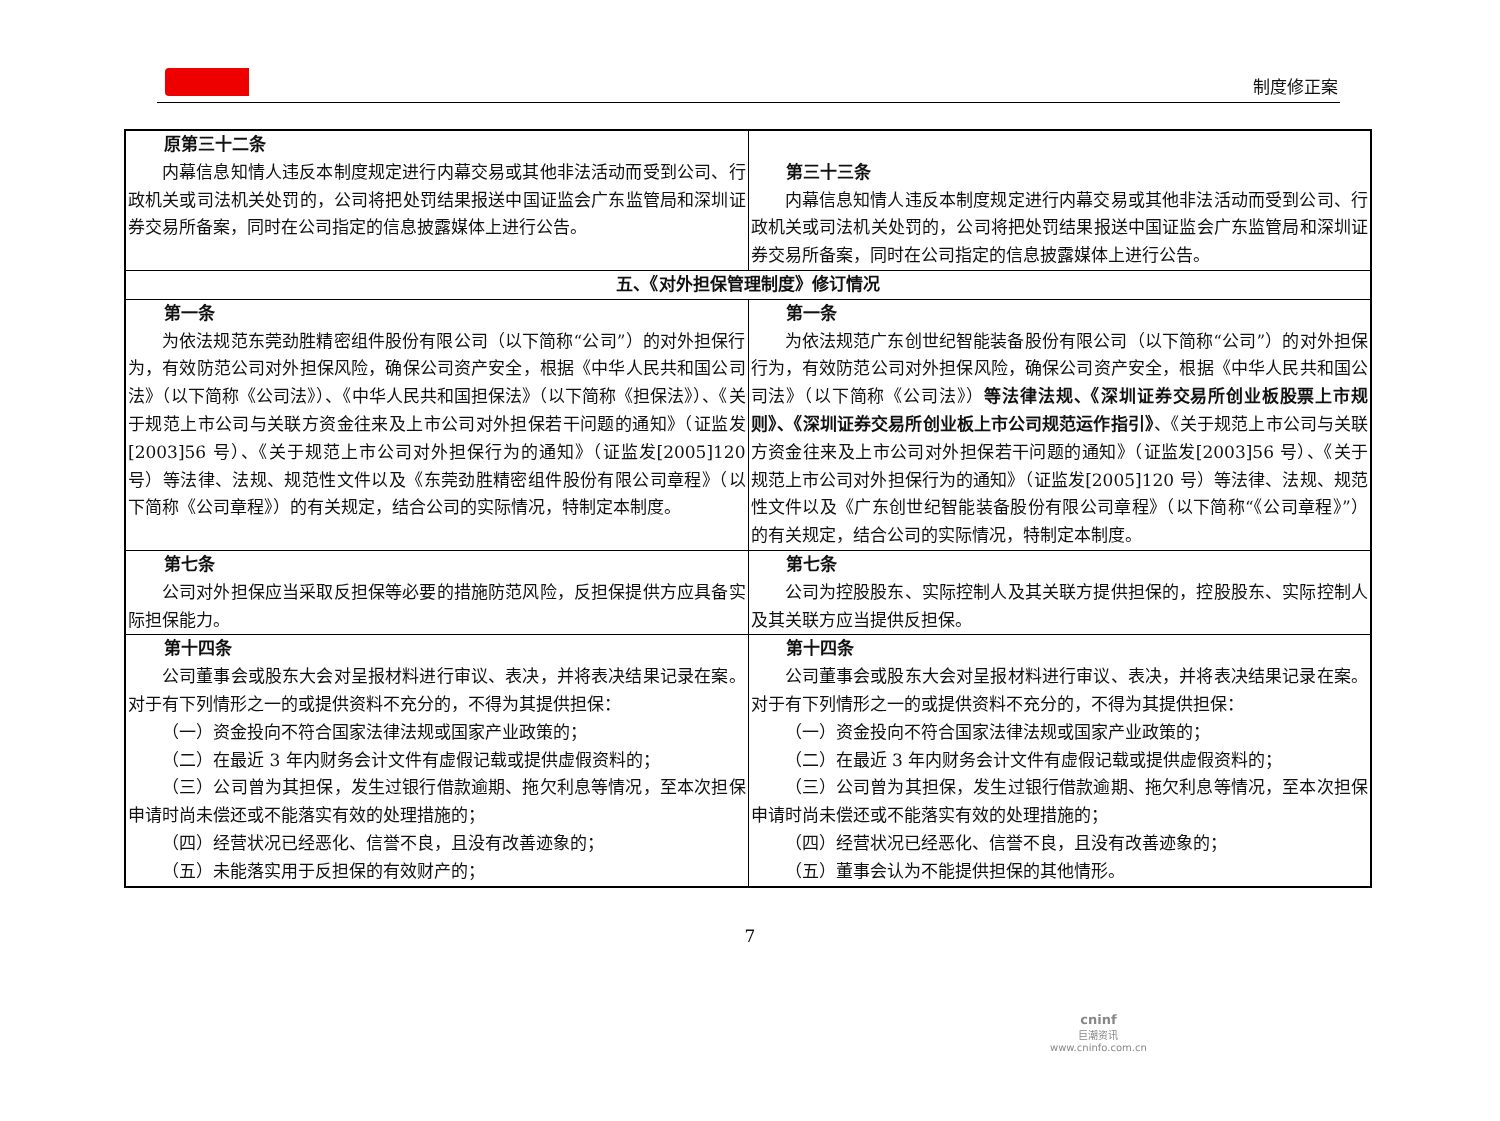制度修正案
| 原第三十二条 内幕信息知情人违反本制度规定进行内幕交易或其他非法活动而受到公司、行政机关或司法机关处罚的，公司将把处罚结果报送中国证监会广东监管局和深圳证券交易所备案，同时在公司指定的信息披露媒体上进行公告。 | 第三十三条 内幕信息知情人违反本制度规定进行内幕交易或其他非法活动而受到公司、行政机关或司法机关处罚的，公司将把处罚结果报送中国证监会广东监管局和深圳证券交易所备案，同时在公司指定的信息披露媒体上进行公告。 |
| 五、《对外担保管理制度》修订情况 | |
| 第一条 为依法规范东莞劲胜精密组件股份有限公司（以下简称“公司”）的对外担保行为，有效防范公司对外担保风险，确保公司资产安全，根据《中华人民共和国公司法》（以下简称《公司法》）、《中华人民共和国担保法》（以下简称《担保法》）、《关于规范上市公司与关联方资金往来及上市公司对外担保若干问题的通知》（证监发[2003]56 号）、《关于规范上市公司对外担保行为的通知》（证监发[2005]120 号）等法律、法规、规范性文件以及《东莞劲胜精密组件股份有限公司章程》（以下简称《公司章程》）的有关规定，结合公司的实际情况，特制定本制度。 | 第一条 为依法规范广东创世纪智能装备股份有限公司（以下简称“公司”）的对外担保行为，有效防范公司对外担保风险，确保公司资产安全，根据《中华人民共和国公司法》（以下简称《公司法》） 等法律法规、《深圳证券交易所创业板股票上市规则》、《深圳证券交易所创业板上市公司规范运作指引》 、《关于规范上市公司与关联方资金往来及上市公司对外担保若干问题的通知》（证监发[2003]56 号）、《关于规范上市公司对外担保行为的通知》（证监发[2005]120 号）等法律、法规、规范性文件以及《广东创世纪智能装备股份有限公司章程》（以下简称“《公司章程》”）的有关规定，结合公司的实际情况，特制定本制度。 |
| 第七条 公司对外担保应当采取反担保等必要的措施防范风险，反担保提供方应具备实际担保能力。 | 第七条 公司为控股股东、实际控制人及其关联方提供担保的，控股股东、实际控制人及其关联方应当提供反担保。 |
| 第十四条 公司董事会或股东大会对呈报材料进行审议、表决，并将表决结果记录在案。对于有下列情形之一的或提供资料不充分的，不得为其提供担保： （一）资金投向不符合国家法律法规或国家产业政策的； （二）在最近 3 年内财务会计文件有虚假记载或提供虚假资料的； （三）公司曾为其担保，发生过银行借款逾期、拖欠利息等情况，至本次担保申请时尚未偿还或不能落实有效的处理措施的； （四）经营状况已经恶化、信誉不良，且没有改善迹象的； （五）未能落实用于反担保的有效财产的； | 第十四条 公司董事会或股东大会对呈报材料进行审议、表决，并将表决结果记录在案。对于有下列情形之一的或提供资料不充分的，不得为其提供担保： （一）资金投向不符合国家法律法规或国家产业政策的； （二）在最近 3 年内财务会计文件有虚假记载或提供虚假资料的； （三）公司曾为其担保，发生过银行借款逾期、拖欠利息等情况，至本次担保申请时尚未偿还或不能落实有效的处理措施的； （四）经营状况已经恶化、信誉不良，且没有改善迹象的； （五）董事会认为不能提供担保的其他情形。 |
7
cninf
巨潮资讯
www.cninfo.com.cn